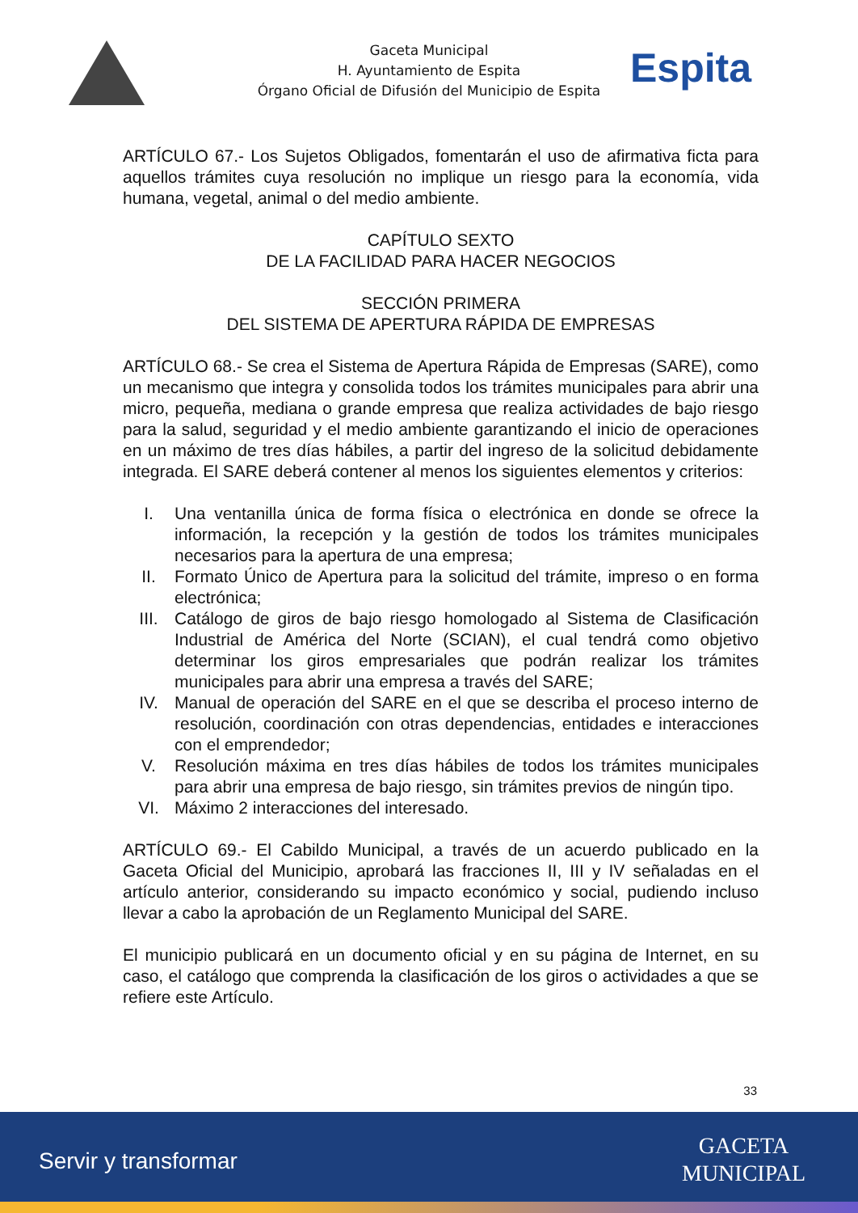Gaceta Municipal
H. Ayuntamiento de Espita
Órgano Oficial de Difusión del Municipio de Espita
Espita
ARTÍCULO 67.- Los Sujetos Obligados, fomentarán el uso de afirmativa ficta para aquellos trámites cuya resolución no implique un riesgo para la economía, vida humana, vegetal, animal o del medio ambiente.
CAPÍTULO SEXTO
DE LA FACILIDAD PARA HACER NEGOCIOS
SECCIÓN PRIMERA
DEL SISTEMA DE APERTURA RÁPIDA DE EMPRESAS
ARTÍCULO 68.- Se crea el Sistema de Apertura Rápida de Empresas (SARE), como un mecanismo que integra y consolida todos los trámites municipales para abrir una micro, pequeña, mediana o grande empresa que realiza actividades de bajo riesgo para la salud, seguridad y el medio ambiente garantizando el inicio de operaciones en un máximo de tres días hábiles, a partir del ingreso de la solicitud debidamente integrada. El SARE deberá contener al menos los siguientes elementos y criterios:
I. Una ventanilla única de forma física o electrónica en donde se ofrece la información, la recepción y la gestión de todos los trámites municipales necesarios para la apertura de una empresa;
II. Formato Único de Apertura para la solicitud del trámite, impreso o en forma electrónica;
III. Catálogo de giros de bajo riesgo homologado al Sistema de Clasificación Industrial de América del Norte (SCIAN), el cual tendrá como objetivo determinar los giros empresariales que podrán realizar los trámites municipales para abrir una empresa a través del SARE;
IV. Manual de operación del SARE en el que se describa el proceso interno de resolución, coordinación con otras dependencias, entidades e interacciones con el emprendedor;
V. Resolución máxima en tres días hábiles de todos los trámites municipales para abrir una empresa de bajo riesgo, sin trámites previos de ningún tipo.
VI. Máximo 2 interacciones del interesado.
ARTÍCULO 69.- El Cabildo Municipal, a través de un acuerdo publicado en la Gaceta Oficial del Municipio, aprobará las fracciones II, III y IV señaladas en el artículo anterior, considerando su impacto económico y social, pudiendo incluso llevar a cabo la aprobación de un Reglamento Municipal del SARE.
El municipio publicará en un documento oficial y en su página de Internet, en su caso, el catálogo que comprenda la clasificación de los giros o actividades a que se refiere este Artículo.
33
Servir y transformar
GACETA
MUNICIPAL